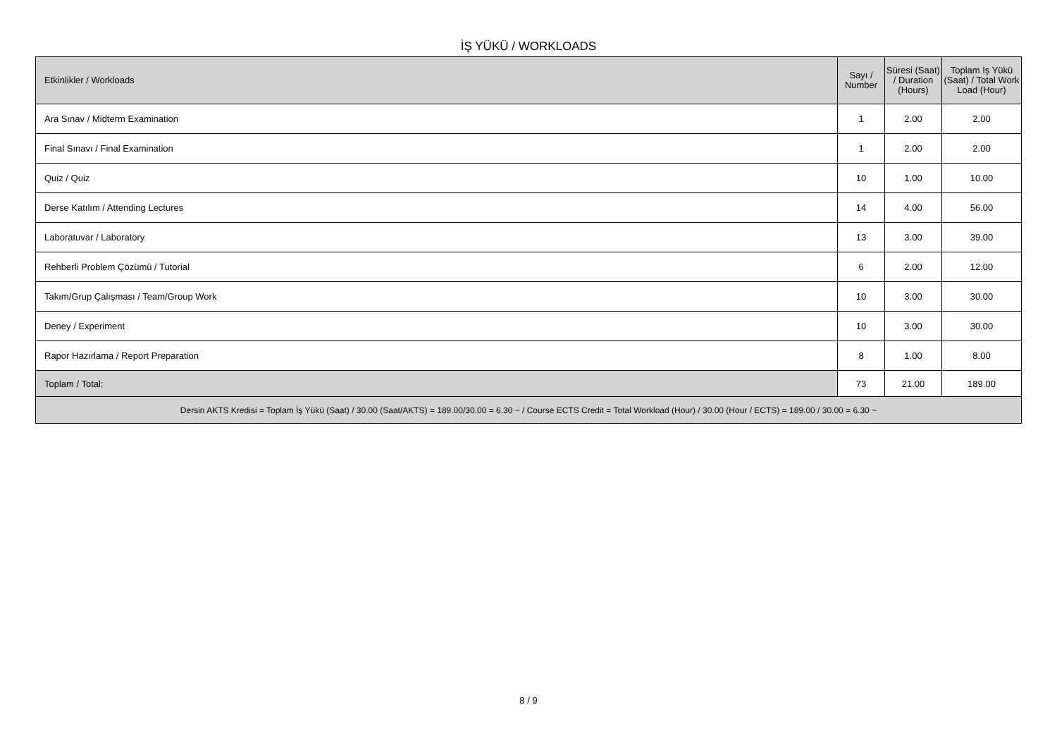İŞ YÜKÜ / WORKLOADS
| Etkinlikler / Workloads | Sayı / Number | Süresi (Saat) / Duration (Hours) | Toplam İş Yükü (Saat) / Total Work Load (Hour) |
| --- | --- | --- | --- |
| Ara Sınav / Midterm Examination | 1 | 2.00 | 2.00 |
| Final Sınavı / Final Examination | 1 | 2.00 | 2.00 |
| Quiz / Quiz | 10 | 1.00 | 10.00 |
| Derse Katılım / Attending Lectures | 14 | 4.00 | 56.00 |
| Laboratuvar / Laboratory | 13 | 3.00 | 39.00 |
| Rehberli Problem Çözümü / Tutorial | 6 | 2.00 | 12.00 |
| Takım/Grup Çalışması / Team/Group Work | 10 | 3.00 | 30.00 |
| Deney / Experiment | 10 | 3.00 | 30.00 |
| Rapor Hazırlama / Report Preparation | 8 | 1.00 | 8.00 |
| Toplam / Total: | 73 | 21.00 | 189.00 |
| Dersin AKTS Kredisi = Toplam İş Yükü (Saat) / 30.00 (Saat/AKTS) = 189.00/30.00 = 6.30 ~ / Course ECTS Credit = Total Workload (Hour) / 30.00 (Hour / ECTS) = 189.00 / 30.00 = 6.30 ~ | | | |
8 / 9